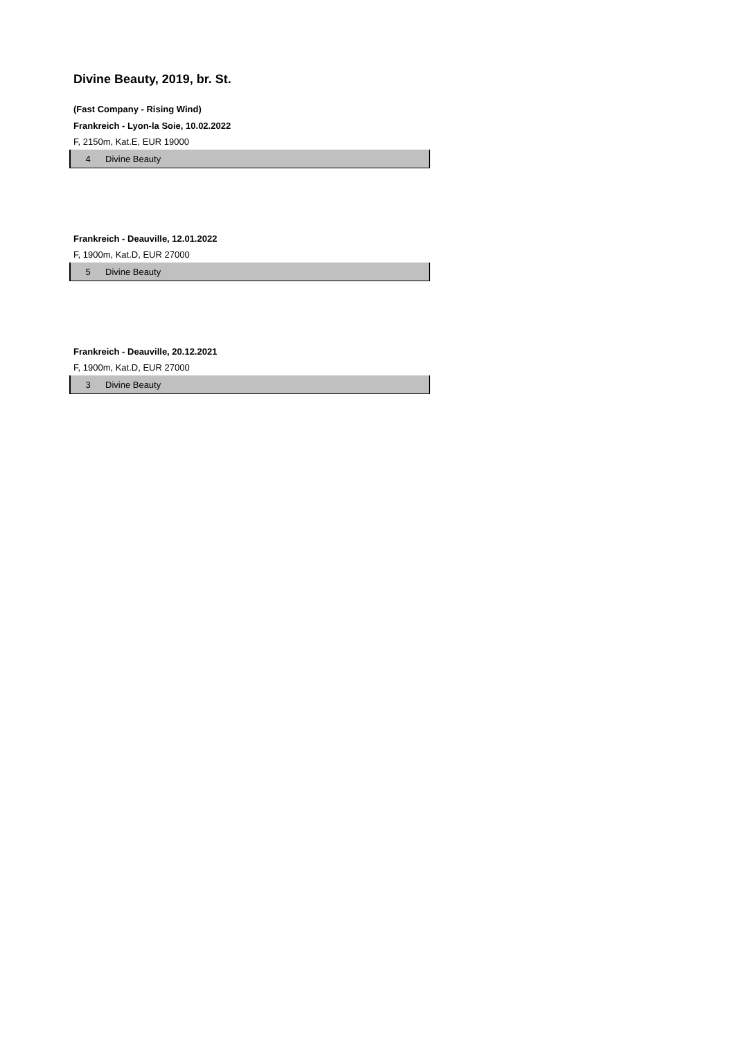Divine Beauty, 2019, br. St.
(Fast Company - Rising Wind)
Frankreich - Lyon-la Soie, 10.02.2022
F, 2150m, Kat.E, EUR 19000
| 4 | Divine Beauty |
Frankreich - Deauville, 12.01.2022
F, 1900m, Kat.D, EUR 27000
| 5 | Divine Beauty |
Frankreich - Deauville, 20.12.2021
F, 1900m, Kat.D, EUR 27000
| 3 | Divine Beauty |